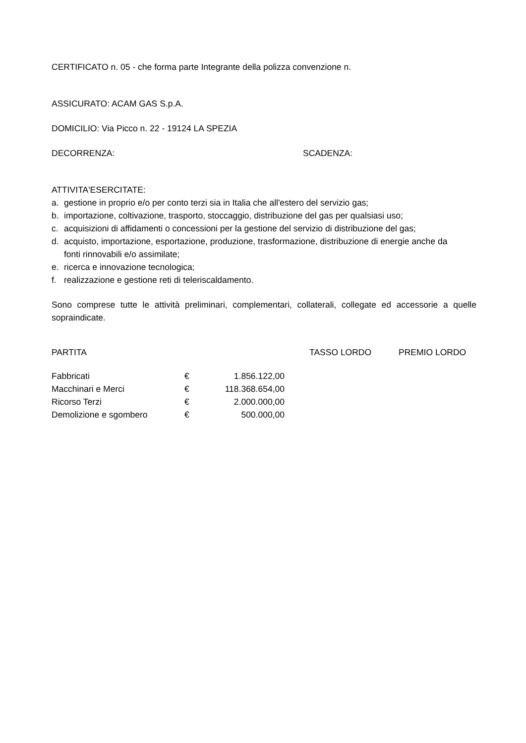CERTIFICATO n. 05 - che forma parte Integrante della polizza convenzione n.
ASSICURATO: ACAM GAS S.p.A.
DOMICILIO: Via Picco n. 22 - 19124 LA SPEZIA
DECORRENZA: SCADENZA:
ATTIVITA'ESERCITATE:
a. gestione in proprio e/o per conto terzi sia in Italia che all'estero del servizio gas;
b. importazione, coltivazione, trasporto, stoccaggio, distribuzione del gas per qualsiasi uso;
c. acquisizioni di affidamenti o concessioni per la gestione del servizio di distribuzione del gas;
d. acquisto, importazione, esportazione, produzione, trasformazione, distribuzione di energie anche da fonti rinnovabili e/o assimilate;
e. ricerca e innovazione tecnologica;
f. realizzazione e gestione reti di teleriscaldamento.
Sono comprese tutte le attività preliminari, complementari, collaterali, collegate ed accessorie a quelle sopraindicate.
| PARTITA | TASSO LORDO | PREMIO LORDO |
| Fabbricati | € | 1.856.122,00 |
| Macchinari e Merci | € | 118.368.654,00 |
| Ricorso Terzi | € | 2.000.000,00 |
| Demolizione e sgombero | € | 500.000,00 |